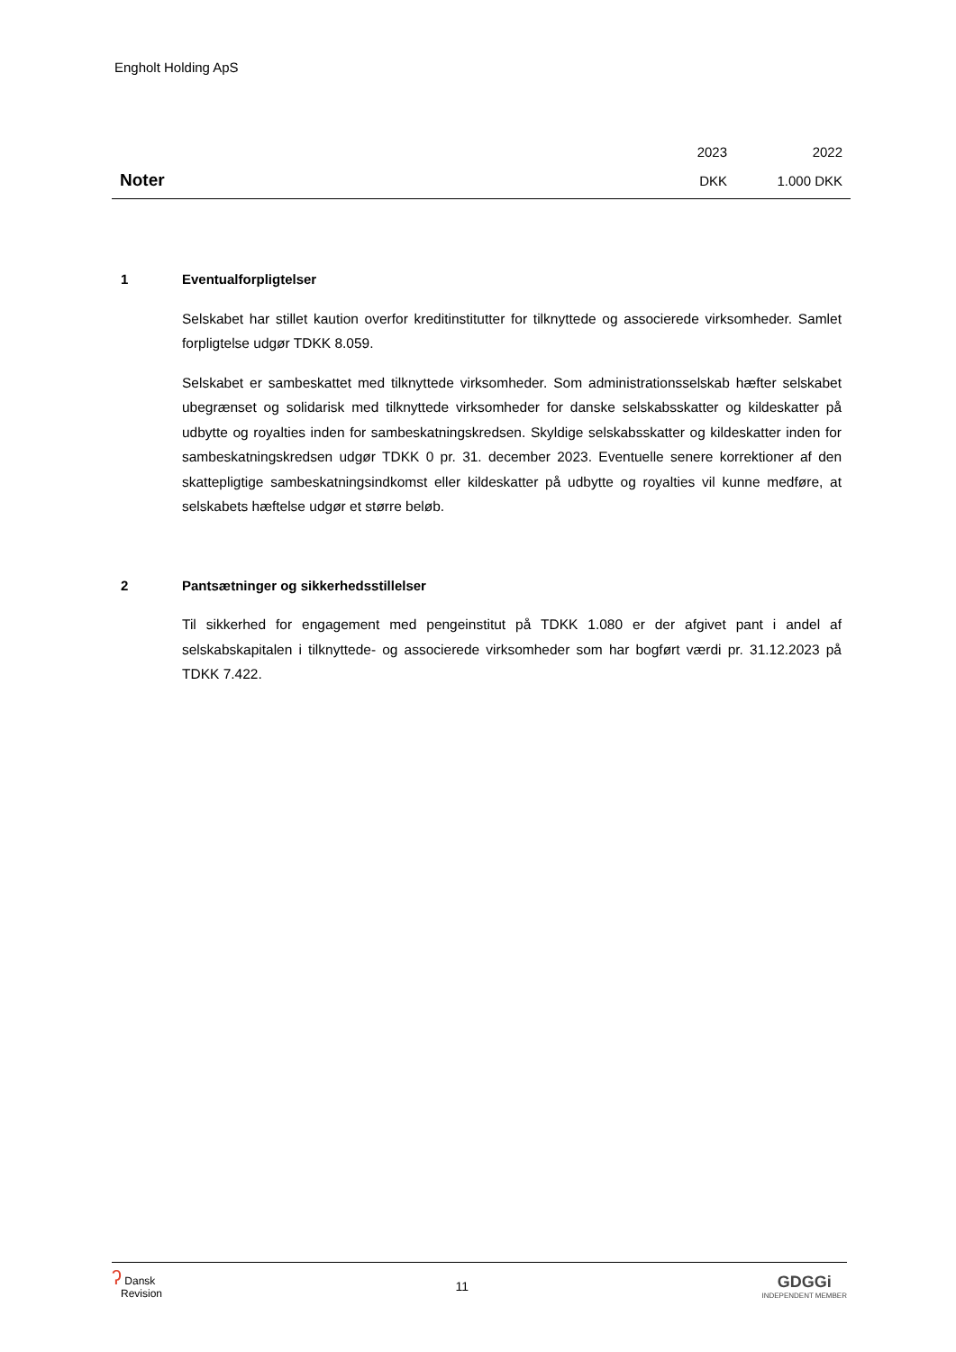Engholt Holding ApS
| | 2023 | 2022 |
| Noter | DKK | 1.000 DKK |
1 Eventualforpligtelser
Selskabet har stillet kaution overfor kreditinstitutter for tilknyttede og associerede virksomheder. Samlet forpligtelse udgør TDKK 8.059.
Selskabet er sambeskattet med tilknyttede virksomheder. Som administrationsselskab hæfter selskabet ubegrænset og solidarisk med tilknyttede virksomheder for danske selskabsskatter og kildeskatter på udbytte og royalties inden for sambeskatningskredsen. Skyldige selskabsskatter og kildeskatter inden for sambeskatningskredsen udgør TDKK 0 pr. 31. december 2023. Eventuelle senere korrektioner af den skattepligtige sambeskatningsindkomst eller kildeskatter på udbytte og royalties vil kunne medføre, at selskabets hæftelse udgør et større beløb.
2 Pantsætninger og sikkerhedsstillelser
Til sikkerhed for engagement med pengeinstitut på TDKK 1.080 er der afgivet pant i andel af selskabskapitalen i tilknyttede- og associerede virksomheder som har bogført værdi pr. 31.12.2023 på TDKK 7.422.
ʔ Dansk
Revision
11
GDGGi
INDEPENDENT MEMBER